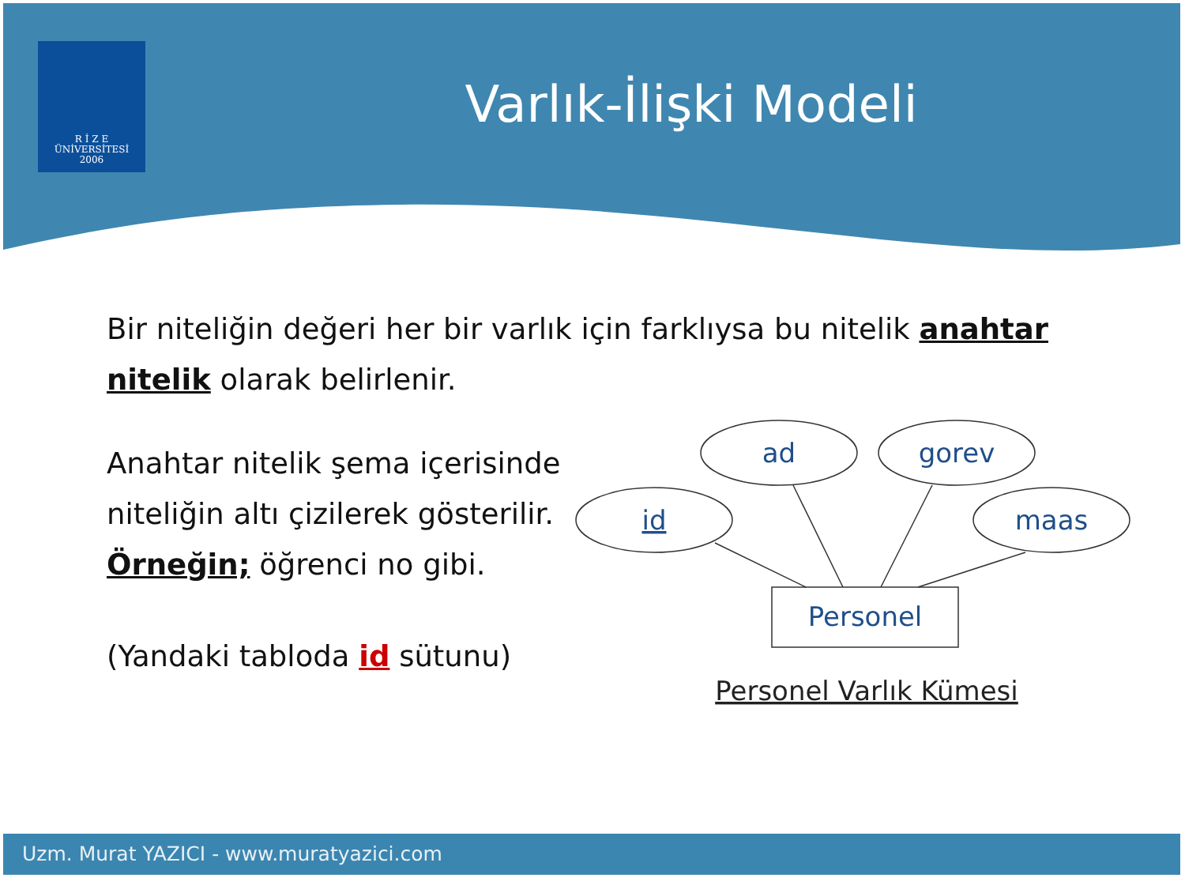R İ Z E
ÜNİVERSİTESİ
2006
Varlık-İlişki Modeli
Bir niteliğin değeri her bir varlık için farklıysa bu nitelik anahtar nitelik olarak belirlenir.
Anahtar nitelik şema içerisinde niteliğin altı çizilerek gösterilir.
Örneğin; öğrenci no gibi.
(Yandaki tabloda id sütunu)
id
ad
gorev
maas
Personel
Personel Varlık Kümesi
Uzm. Murat YAZICI - www.muratyazici.com